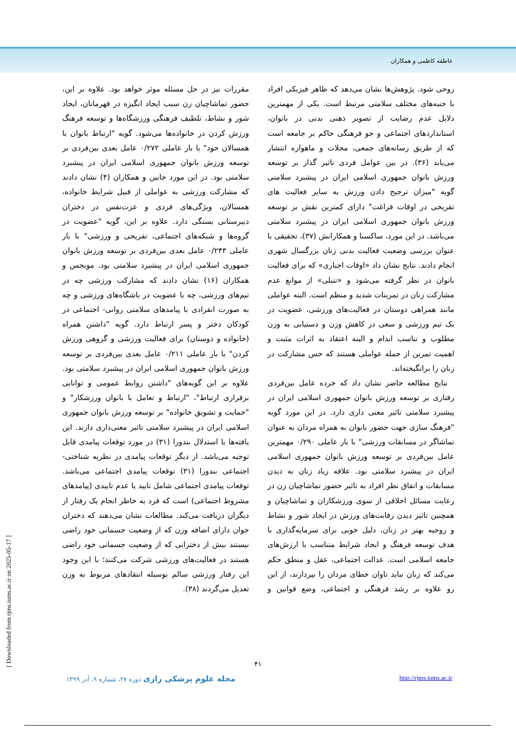عاطفه کاظمی و همکاران
روحی شود. پژوهش‌ها نشان می‌دهد که ظاهر فیزیکی افراد با جنبه‌های مختلف سلامتی مرتبط است. یکی از مهمترین دلایل عدم رضایت از تصویر ذهنی بدنی در بانوان، استانداردهای اجتماعی و جو فرهنگی حاکم بر جامعه است که از طریق رسانه‌های جمعی، مجلات و ماهواره انتشار می‌یابد (۳۶). در بین عوامل فردی تاثیر گذار بر توسعه ورزش باتوان جمهوری اسلامی ایران در پیشبرد سلامتی گویه "میزان ترجیح دادن ورزش به سایر فعالیت های تفریحی در اوقات فراغت" دارای کمترین نقش بر توسعه ورزش بانوان جمهوری اسلامی ایران در پیشبرد سلامتی می‌باشد. در این مورد، ساکسنا و همکارانش (۳۷)، تحقیقی با عنوان بررسی وضعیت فعالیت بدنی زنان بزرگسال شهری انجام دادند. نتایج نشان داد «اوقات اجباری» که برای فعالیت بانوان در نظر گرفته می‌شود و «تنبلی» از موانع عدم مشارکت زنان در تمرینات شدید و منظم است. البته عواملی مانند همراهی دوستان در فعالیت‌های ورزشی، عضویت در یک تیم ورزشی و سعی در کاهش وزن و دستیابی به وزن مطلوب و تناسب اندام و البته اعتقاد به اثرات مثبت و اهمیت تمرین از جمله عواملی هستند که حس مشارکت در زنان را برانگیخته‌اند.
نتایج مطالعه حاضر نشان داد که خرده عامل بین‌فردی رفتاری بر توسعه ورزش بانوان جمهوری اسلامی ایران در پیشبرد سلامتی تاثیر معنی داری دارد. در این مورد گویه "فرهنگ سازی جهت حضور بانوان به همراه مردان به عنوان تماشاگر در مسابقات ورزشی" با بار عاملی ۰/۲۹۰ مهمترین عامل بین‌فردی بر توسعه ورزش بانوان جمهوری اسلامی ایران در پیشبرد سلامتی بود. علاقه زیاد زنان به دیدن مسابقات و اتفاق نظر افراد به تاثیر حضور تماشاچیان زن در رعایت مسائل اخلاقی از سوی ورزشکاران و تماشاچیان و همچنین تاثیر دیدن رقابت‌های ورزش در ایجاد شور و نشاط و روحیه بهتر در زنان، دلیل خوبی برای سرمایه‌گذاری با هدف توسعه فرهنگ و ایجاد شرایط متناسب با ارزش‌های جامعه اسلامی است. عدالت اجتماعی، عقل و منطق حکم می‌کند که زنان نباید تاوان خطای مردان را بپردازند، از این رو علاوه بر رشد فرهنگی و اجتماعی، وضع قوانین و مقررات نیز در حل مسئله موثر خواهد بود. علاوه بر این، حضور تماشاچیان زن سبب ایجاد انگیزه در قهرمانان، ایجاد شور و نشاط، تلطیف فرهنگی ورزشگاه‌ها و توسعه فرهنگ ورزش کردن در خانواده‌ها می‌شود. گویه "ارتباط بانوان با همسالان خود" با بار عاملی ۰/۲۷۲ عامل بعدی بین‌فردی بر توسعه ورزش بانوان جمهوری اسلامی ایران در پیشبرد سلامتی بود. در این مورد جابین و همکاران (۴) نشان دادند که مشارکت ورزشی به عواملی از قبیل شرایط خانواده، همسالان، ویژگی‌های فردی و عزت‌نفس در دختران دبیرستانی بستگی دارد. علاوه بر این، گویه "عضویت در گروه‌ها و شبکه‌های اجتماعی، تفریحی و ورزشی" با بار عاملی ۰/۲۴۳ عامل بعدی بین‌فردی بر توسعه ورزش بانوان جمهوری اسلامی ایران در پیشبرد سلامتی بود. مویجس و همکاران (۱۶) نشان دادند که مشارکت ورزشی چه در تیم‌های ورزشی، چه با عضویت در باشگاه‌های ورزشی و چه به صورت انفرادی با پیامدهای سلامتی روانی- اجتماعی در کودکان دختر و پسر ارتباط دارد. گویه "داشتن همراه (خانواده و دوستان) برای فعالیت ورزشی و گروهی ورزش کردن" با بار عاملی ۰/۲۱۱ عامل بعدی بین‌فردی بر توسعه ورزش بانوان جمهوری اسلامی ایران در پیشبرد سلامتی بود. علاوه بر این گویه‌های "داشتن روابط عمومی و توانایی برقراری ارتباط"، "ارتباط و تعامل با بانوان ورزشکار" و "حمایت و تشویق خانواده" بر توسعه ورزش بانوان جمهوری اسلامی ایران در پیشبرد سلامتی تاثیر معنی‌داری دارند. این یافته‌ها با استدلال بندورا (۳۱) در مورد توقعات پیامدی قابل توجیه می‌باشد. از دیگر توقعات پیامدی در نظریه شناختی- اجتماعی بندورا (۳۱) توقعات پیامدی اجتماعی می‌باشد. توقعات پیامدی اجتماعی شامل تایید یا عدم تاییدی (پیامدهای مشروط اجتماعی) است که فرد به خاطر انجام یک رفتار از دیگران دریافت می‌کند. مطالعات نشان می‌دهند که دختران جوان دارای اضافه وزن که از وضعیت جسمانی خود راضی نیستند بیش از دخترانی که از وضعیت جسمانی خود راضی هستند در فعالیت‌های ورزشی شرکت می‌کنند؛ با این وجود این رفتار ورزشی سالم بوسیله انتقادهای مربوط به وزن تعدیل می‌گردند (۳۸).
۴۱
مجله علوم پزشکی رازی دوره ۲۷، شماره ۹، آذر ۱۳۹۹ http://rjms.iums.ac.ir
[ Downloaded from rjms.iums.ac.ir on 2025-05-17 ]